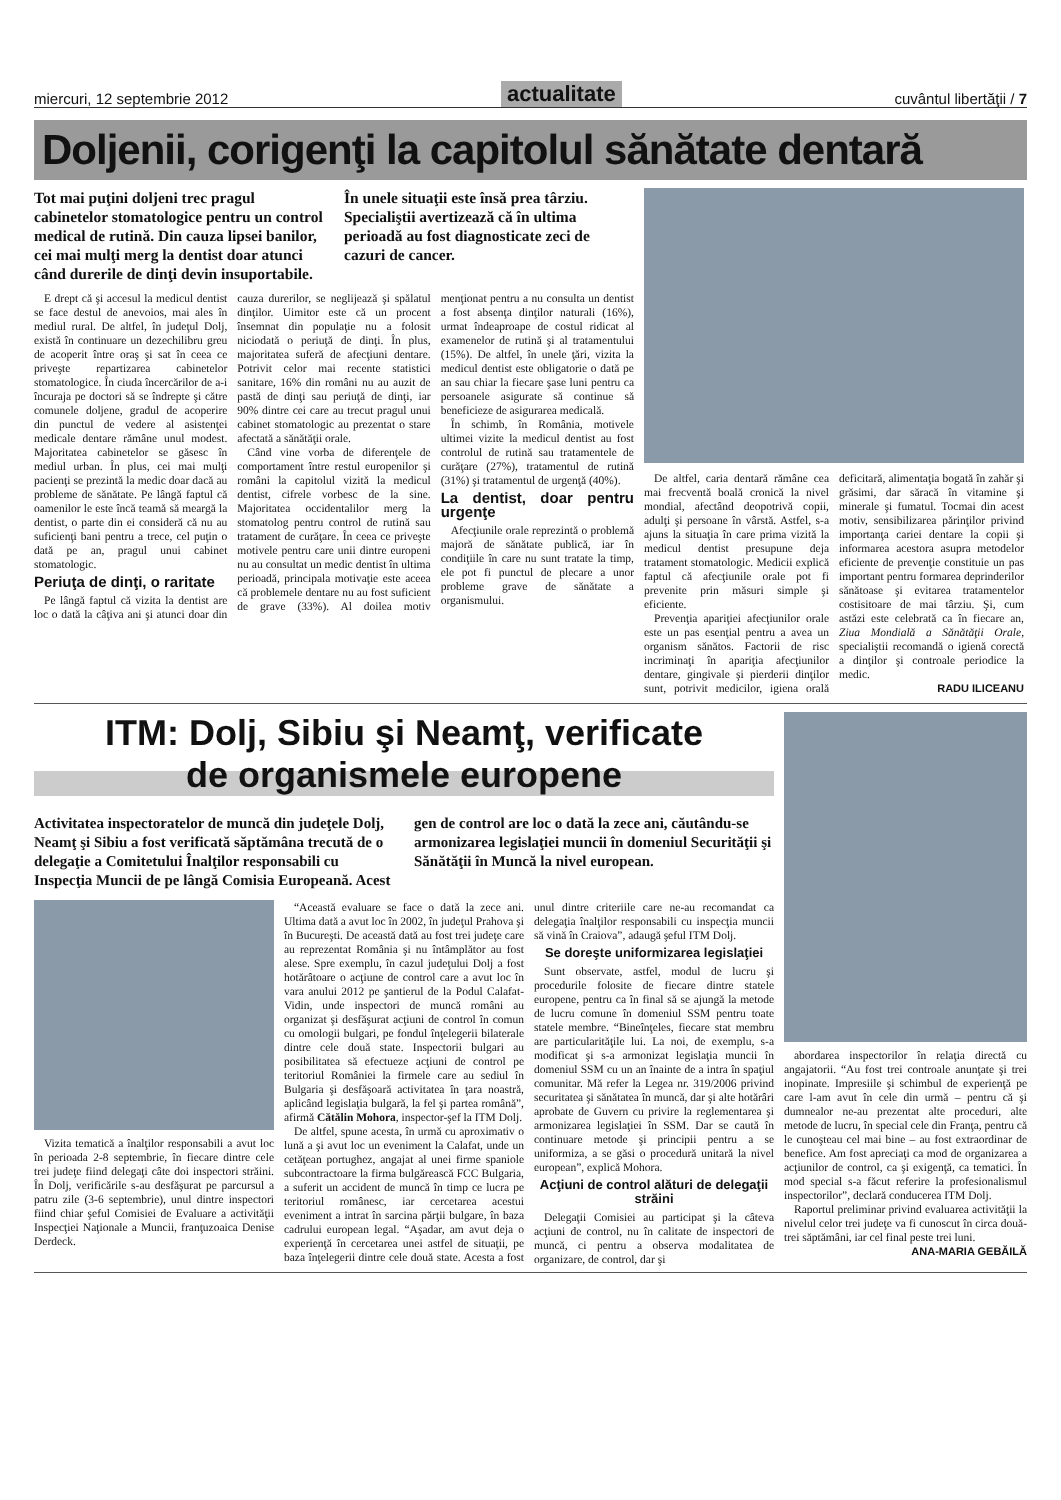miercuri, 12 septembrie 2012 actualitate cuvântul libertăţii / 7
Doljenii, corigenţi la capitolul sănătate dentară
Tot mai puţini doljeni trec pragul cabinetelor stomatologice pentru un control medical de rutină. Din cauza lipsei banilor, cei mai mulţi merg la dentist doar atunci când durerile de dinţi devin insuportabile. În unele situaţii este însă prea târziu. Specialiştii avertizează că în ultima perioadă au fost diagnosticate zeci de cazuri de cancer.
E drept că şi accesul la medicul dentist se face destul de anevoios, mai ales în mediul rural. De altfel, în judeţul Dolj, există în continuare un dezechilibru greu de acoperit între oraş şi sat în ceea ce priveşte repartizarea cabinetelor stomatologice. În ciuda încercărilor de a-i încuraja pe doctori să se îndrepte şi către comunele doljene, gradul de acoperire din punctul de vedere al asistenţei medicale dentare rămâne unul modest. Majoritatea cabinetelor se găsesc în mediul urban. În plus, cei mai mulţi pacienţi se prezintă la medic doar dacă au probleme de sănătate. Pe lângă faptul că oamenilor le este încă teamă să meargă la dentist, o parte din ei consideră că nu au suficienţi bani pentru a trece, cel puţin o dată pe an, pragul unui cabinet stomatologic.
Periuţa de dinţi, o raritate
Pe lângă faptul că vizita la dentist are loc o dată la câţiva ani şi atunci doar din cauza durerilor, se neglijează şi spălatul dinţilor. Uimitor este că un procent însemnat din populaţie nu a folosit niciodată o periuţă de dinţi. În plus, majoritatea suferă de afecţiuni dentare. Potrivit celor mai recente statistici sanitare, 16% din români nu au auzit de pastă de dinţi sau periuţă de dinţi, iar 90% dintre cei care au trecut pragul unui cabinet stomatologic au prezentat o stare afectată a sănătăţii orale.
Când vine vorba de diferenţele de comportament între restul europenilor şi români la capitolul vizită la medicul dentist, cifrele vorbesc de la sine. Majoritatea occidentalilor merg la stomatolog pentru control de rutină sau tratament de curăţare. În ceea ce priveşte motivele pentru care unii dintre europeni nu au consultat un medic dentist în ultima perioadă, principala motivaţie este aceea că problemele dentare nu au fost suficient de grave (33%). Al doilea motiv menţionat pentru a nu consulta un dentist a fost absenţa dinţilor naturali (16%), urmat îndeaproape de costul ridicat al examenelor de rutină şi al tratamentului (15%). De altfel, în unele ţări, vizita la medicul dentist este obligatorie o dată pe an sau chiar la fiecare şase luni pentru ca persoanele asigurate să continue să beneficieze de asigurarea medicală.
În schimb, în România, motivele ultimei vizite la medicul dentist au fost controlul de rutină sau tratamentele de curăţare (27%), tratamentul de rutină (31%) şi tratamentul de urgenţă (40%).
La dentist, doar pentru urgenţe
Afecţiunile orale reprezintă o problemă majoră de sănătate publică, iar în condiţiile în care nu sunt tratate la timp, ele pot fi punctul de plecare a unor probleme grave de sănătate a organismului.
De altfel, caria dentară rămâne cea mai frecventă boală cronică la nivel mondial, afectând deopotrivă copii, adulţi şi persoane în vârstă. Astfel, s-a ajuns la situaţia în care prima vizită la medicul dentist presupune deja tratament stomatologic. Medicii explică faptul că afecţiunile orale pot fi prevenite prin măsuri simple şi eficiente.
Prevenţia apariţiei afecţiunilor orale este un pas esenţial pentru a avea un organism sănătos. Factorii de risc incriminaţi în apariţia afecţiunilor dentare, gingivale şi pierderii dinţilor sunt, potrivit medicilor, igiena orală deficitară, alimentaţia bogată în zahăr şi grăsimi, dar săracă în vitamine şi minerale şi fumatul. Tocmai din acest motiv, sensibilizarea părinţilor privind importanţa cariei dentare la copii şi informarea acestora asupra metodelor eficiente de prevenţie constituie un pas important pentru formarea deprinderilor sănătoase şi evitarea tratamentelor costisitoare de mai târziu. Şi, cum astăzi este celebrată ca în fiecare an, Ziua Mondială a Sănătăţii Orale, specialiştii recomandă o igienă corectă a dinţilor şi controale periodice la medic.
RADU ILICEANU
ITM: Dolj, Sibiu şi Neamţ, verificate
de organismele europene
Activitatea inspectoratelor de muncă din judeţele Dolj, Neamţ şi Sibiu a fost verificată săptămâna trecută de o delegaţie a Comitetului Înalţilor responsabili cu Inspecţia Muncii de pe lângă Comisia Europeană. Acest gen de control are loc o dată la zece ani, căutându-se armonizarea legislaţiei muncii în domeniul Securităţii şi Sănătăţii în Muncă la nivel european.
Vizita tematică a înalţilor responsabili a avut loc în perioada 2-8 septembrie, în fiecare dintre cele trei judeţe fiind delegaţi câte doi inspectori străini. În Dolj, verificările s-au desfăşurat pe parcursul a patru zile (3-6 septembrie), unul dintre inspectori fiind chiar şeful Comisiei de Evaluare a activităţii Inspecţiei Naţionale a Muncii, franţuzoaica Denise Derdeck.
“Această evaluare se face o dată la zece ani. Ultima dată a avut loc în 2002, în judeţul Prahova şi în Bucureşti. De această dată au fost trei judeţe care au reprezentat România şi nu întâmplător au fost alese. Spre exemplu, în cazul judeţului Dolj a fost hotărâtoare o acţiune de control care a avut loc în vara anului 2012 pe şantierul de la Podul Calafat-Vidin, unde inspectori de muncă români au organizat şi desfăşurat acţiuni de control în comun cu omologii bulgari, pe fondul înţelegerii bilaterale dintre cele două state. Inspectorii bulgari au posibilitatea să efectueze acţiuni de control pe teritoriul României la firmele care au sediul în Bulgaria şi desfăşoară activitatea în ţara noastră, aplicând legislaţia bulgară, la fel şi partea română”, afirmă Cătălin Mohora, inspector-şef la ITM Dolj.
De altfel, spune acesta, în urmă cu aproximativ o lună a şi avut loc un eveniment la Calafat, unde un cetăţean portughez, angajat al unei firme spaniole subcontractoare la firma bulgărească FCC Bulgaria, a suferit un accident de muncă în timp ce lucra pe teritoriul românesc, iar cercetarea acestui eveniment a intrat în sarcina părţii bulgare, în baza cadrului european legal. “Aşadar, am avut deja o experienţă în cercetarea unei astfel de situaţii, pe baza înţelegerii dintre cele două state. Acesta a fost unul dintre criteriile care ne-au recomandat ca delegaţia înalţilor responsabili cu inspecţia muncii să vină în Craiova”, adaugă şeful ITM Dolj.
Se doreşte uniformizarea legislaţiei
Sunt observate, astfel, modul de lucru şi procedurile folosite de fiecare dintre statele europene, pentru ca în final să se ajungă la metode de lucru comune în domeniul SSM pentru toate statele membre. “Bineînţeles, fiecare stat membru are particularităţile lui. La noi, de exemplu, s-a modificat şi s-a armonizat legislaţia muncii în domeniul SSM cu un an înainte de a intra în spaţiul comunitar. Mă refer la Legea nr. 319/2006 privind securitatea şi sănătatea în muncă, dar şi alte hotărâri aprobate de Guvern cu privire la reglementarea şi armonizarea legislaţiei în SSM. Dar se caută în continuare metode şi principii pentru a se uniformiza, a se găsi o procedură unitară la nivel european”, explică Mohora.
Acţiuni de control alături de delegaţii străini
Delegaţii Comisiei au participat şi la câteva acţiuni de control, nu în calitate de inspectori de muncă, ci pentru a observa modalitatea de organizare, de control, dar şi
abordarea inspectorilor în relaţia directă cu angajatorii. “Au fost trei controale anunţate şi trei inopinate. Impresiile şi schimbul de experienţă pe care l-am avut în cele din urmă – pentru că şi dumnealor ne-au prezentat alte proceduri, alte metode de lucru, în special cele din Franţa, pentru că le cunoşteau cel mai bine – au fost extraordinar de benefice. Am fost apreciaţi ca mod de organizarea a acţiunilor de control, ca şi exigenţă, ca tematici. În mod special s-a făcut referire la profesionalismul inspectorilor”, declară conducerea ITM Dolj.
Raportul preliminar privind evaluarea activităţii la nivelul celor trei judeţe va fi cunoscut în circa două-trei săptămâni, iar cel final peste trei luni.
ANA-MARIA GEBĂILĂ